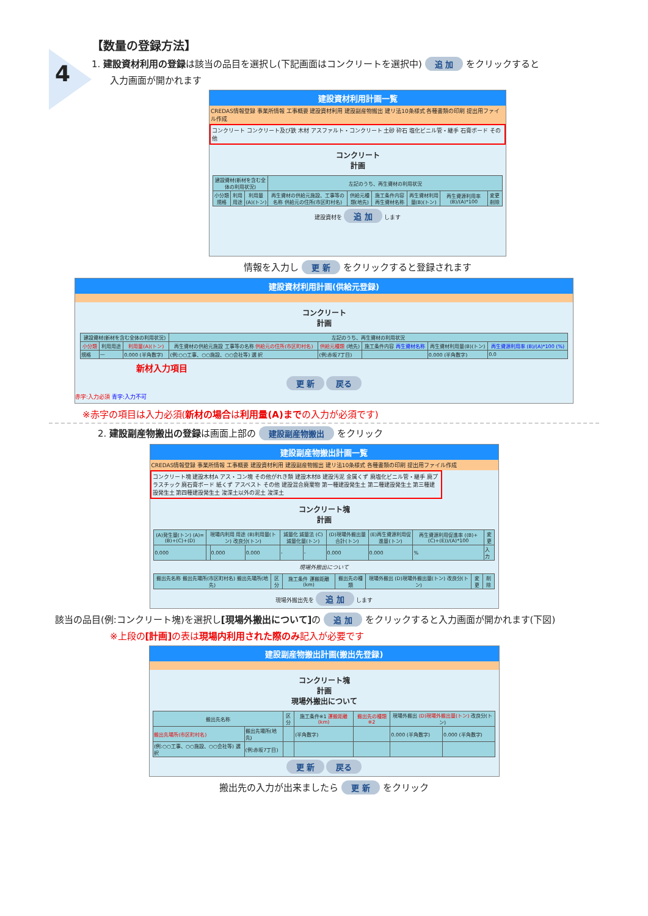4
【数量の登録方法】
1. 建設資材利用の登録は該当の品目を選択し(下記画面はコンクリートを選択中) 追 加 をクリックすると
入力画面が開かれます
建設資材利用計画一覧
CREDAS情報登録 事業所情報 工事概要 建設資材利用 建設副産物搬出 建リ法10条様式 各種書類の印刷 提出用ファイル作成
コンクリート コンクリート及び鉄 木材 アスファルト・コンクリート 土砂 砕石 塩化ビニル管・継手 石膏ボード その他
コンクリート
計画
| 建設資材(新材を含む全体の利用状況) | | | 左記のうち、再生資材の利用状況 | | | | | |
| --- | --- | --- | --- | --- | --- | --- | --- | --- |
| 小分類 規格 | 利用用途 | 利用量(A)(トン) | 再生資材の供給元施設、工事等の名称 供給元の住所(市区町村名) | 供給元種類(地先) | 施工条件内容 再生資材名称 | 再生資材利用量(B)(トン) | 再生資源利用率(B)/(A)*100 | 変更 削除 |
建設資材を 追 加 します
情報を入力し 更 新 をクリックすると登録されます
建設資材利用計画(供給元登録)
コンクリート
計画
| 建設資材(新材を含む全体の利用状況) | | | 左記のうち、再生資材の利用状況 | | | | |
| --- | --- | --- | --- | --- | --- | --- | --- |
| 小分類 | 利用用途 | 利用量(A)(トン) | 再生資材の供給元施設 工事等の名称 供給元の住所(市区町村名) | 供給元種類 (地先) | 施工条件内容 再生資材名称 | 再生資材利用量(B)(トン) | 再生資源利用率 (B)/(A)*100 (%) |
| 規格 | — | 0.000 (半角数字) | (例:○○工事、○○施設、○○会社等) 選 択 | (例:赤坂7丁目) | | 0.000 (半角数字) | 0.0 |
新材入力項目
更 新 戻る
赤字:入力必須 青字:入力不可
※赤字の項目は入力必須(新材の場合は利用量(A)までの入力が必須です)
2. 建設副産物搬出の登録は画面上部の 建設副産物搬出 をクリック
建設副産物搬出計画一覧
CREDAS情報登録 事業所情報 工事概要 建設資材利用 建設副産物搬出 建リ法10条様式 各種書類の印刷 提出用ファイル作成
コンクリート塊 建設木材A アス・コン塊 その他がれき類 建設木材B 建設汚泥 金属くず 廃塩化ビニル管・継手 廃プラスチック 廃石膏ボード 紙くず アスベスト その他 建設混合廃棄物 第一種建設発生土 第二種建設発生土 第三種建設発生土 第四種建設発生土 浚渫土以外の泥土 浚渫土
コンクリート塊
計画
| (A)発生量(トン) (A)=(B)+(C)+(D) | 現場内利用 用途 (B)利用量(トン) 改良分(トン) | | | 減量化 減量法 (C)減量化量(トン) | | (D)現場外搬出量合計(トン) | (E)再生資源利用促進量(トン) | 再生資源利用促進率 ((B)+(C)+(E))/(A)*100 | 変更 |
| --- | --- | --- | --- | --- | --- | --- | --- | --- | --- |
| 0.000 | | 0.000 | 0.000 | - | - | 0.000 | 0.000 | % | 入 力 |
現場外搬出について
| 搬出先名称 搬出先場所(市区町村名) 搬出先場所(地先) | 区分 | 施工条件 運搬距離(km) | 搬出先の種類 | 現場外搬出 (D)現場外搬出量(トン) 改良分(トン) | 変更 | 削除 |
| --- | --- | --- | --- | --- | --- | --- |
現場外搬出先を 追 加 します
該当の品目(例:コンクリート塊)を選択し[現場外搬出について] の 追 加 をクリックすると入力画面が開かれます(下図)
※上段の[計画] の表は現場内利用された際のみ記入が必要です
建設副産物搬出計画(搬出先登録)
コンクリート塊
計画
現場外搬出について
| 搬出先名称 | | 区分 | 施工条件※1 運搬距離(km) | 搬出先の種類※2 | 現場外搬出 (D)現場外搬出量(トン) 改良分(トン) | |
| --- | --- | --- | --- | --- | --- | --- |
| 搬出先場所(市区町村名) | 搬出先場所(地先) | | (半角数字) | | 0.000 (半角数字) | 0.000 (半角数字) |
| (例:○○工事、○○施設、○○会社等) 選 択 | (例:赤坂7丁目) | | | | | |
更 新 戻る
搬出先の入力が出来ましたら 更 新 をクリック